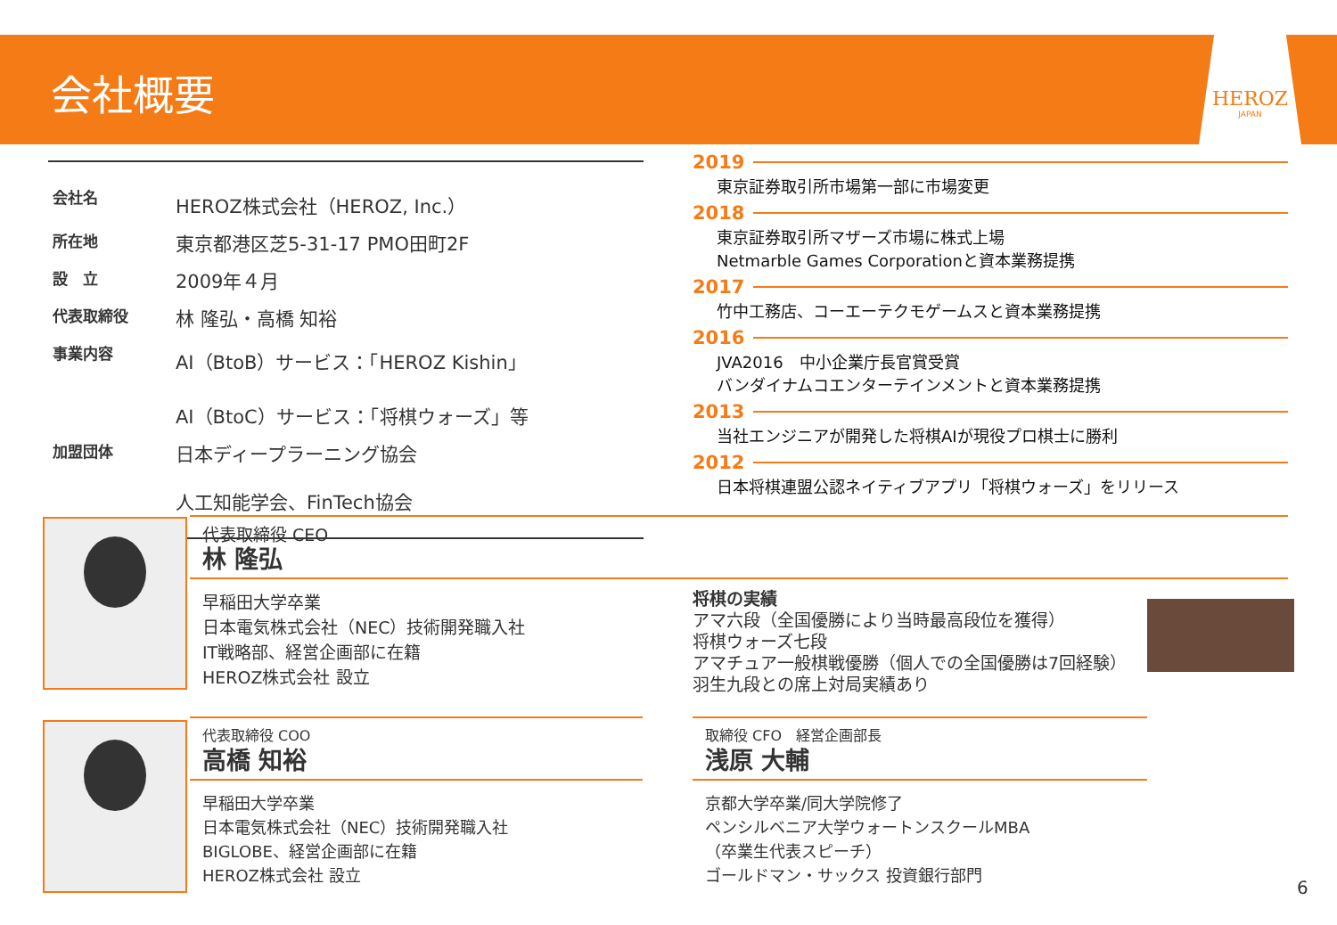会社概要
HEROZ
JAPAN
| 会社名 | HEROZ株式会社（HEROZ, Inc.） |
| 所在地 | 東京都港区芝5-31-17 PMO田町2F |
| 設 立 | 2009年４月 |
| 代表取締役 | 林 隆弘・高橋 知裕 |
| 事業内容 | AI（BtoB）サービス：「HEROZ Kishin」 AI（BtoC）サービス：「将棋ウォーズ」等 |
| 加盟団体 | 日本ディープラーニング協会 人工知能学会、FinTech協会 |
2019
東京証券取引所市場第一部に市場変更
2018
東京証券取引所マザーズ市場に株式上場
Netmarble Games Corporationと資本業務提携
2017
竹中工務店、コーエーテクモゲームスと資本業務提携
2016
JVA2016　中小企業庁長官賞受賞
バンダイナムコエンターテインメントと資本業務提携
2013
当社エンジニアが開発した将棋AIが現役プロ棋士に勝利
2012
日本将棋連盟公認ネイティブアプリ「将棋ウォーズ」をリリース
代表取締役 CEO
林 隆弘
早稲田大学卒業
日本電気株式会社（NEC）技術開発職入社
IT戦略部、経営企画部に在籍
HEROZ株式会社 設立
将棋の実績
アマ六段（全国優勝により当時最高段位を獲得）
将棋ウォーズ七段
アマチュア一般棋戦優勝（個人での全国優勝は7回経験）
羽生九段との席上対局実績あり
代表取締役 COO
高橋 知裕
早稲田大学卒業
日本電気株式会社（NEC）技術開発職入社
BIGLOBE、経営企画部に在籍
HEROZ株式会社 設立
取締役 CFO　経営企画部長
浅原 大輔
京都大学卒業/同大学院修了
ペンシルベニア大学ウォートンスクールMBA
（卒業生代表スピーチ）
ゴールドマン・サックス 投資銀行部門
6